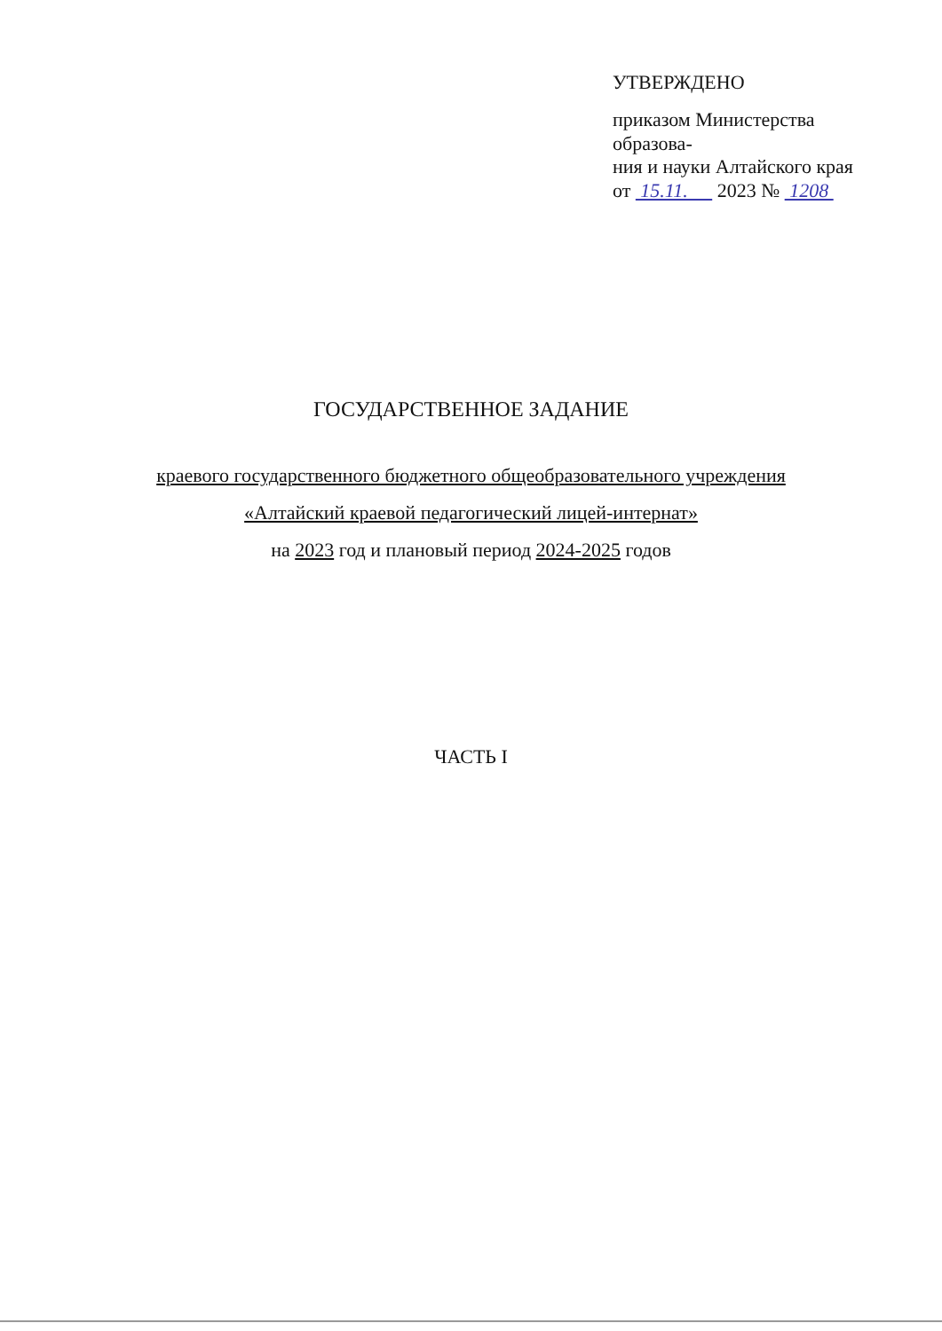УТВЕРЖДЕНО
приказом Министерства образова-
ния и науки Алтайского края
от 15.11. 2023 № 1208
ГОСУДАРСТВЕННОЕ ЗАДАНИЕ
краевого государственного бюджетного общеобразовательного учреждения
«Алтайский краевой педагогический лицей-интернат»
на 2023 год и плановый период 2024-2025 годов
ЧАСТЬ I